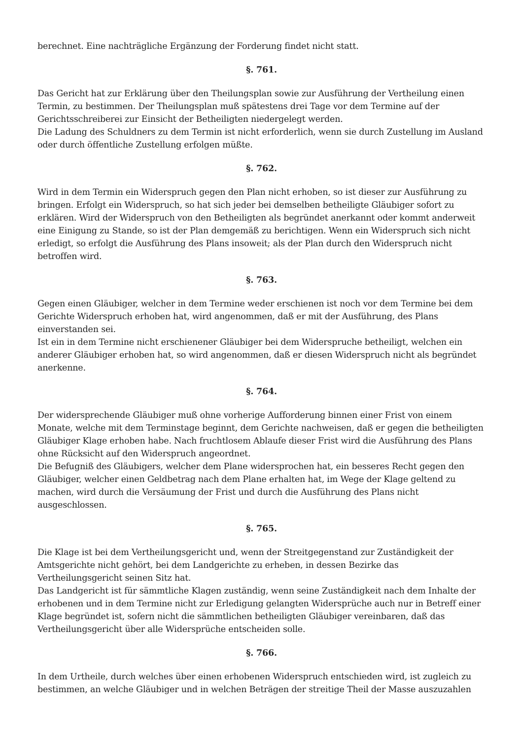berechnet. Eine nachträgliche Ergänzung der Forderung findet nicht statt.
§. 761.
Das Gericht hat zur Erklärung über den Theilungsplan sowie zur Ausführung der Vertheilung einen Termin, zu bestimmen. Der Theilungsplan muß spätestens drei Tage vor dem Termine auf der Gerichtsschreiberei zur Einsicht der Betheiligten niedergelegt werden.
Die Ladung des Schuldners zu dem Termin ist nicht erforderlich, wenn sie durch Zustellung im Ausland oder durch öffentliche Zustellung erfolgen müßte.
§. 762.
Wird in dem Termin ein Widerspruch gegen den Plan nicht erhoben, so ist dieser zur Ausführung zu bringen. Erfolgt ein Widerspruch, so hat sich jeder bei demselben betheiligte Gläubiger sofort zu erklären. Wird der Widerspruch von den Betheiligten als begründet anerkannt oder kommt anderweit eine Einigung zu Stande, so ist der Plan demgemäß zu berichtigen. Wenn ein Widerspruch sich nicht erledigt, so erfolgt die Ausführung des Plans insoweit; als der Plan durch den Widerspruch nicht betroffen wird.
§. 763.
Gegen einen Gläubiger, welcher in dem Termine weder erschienen ist noch vor dem Termine bei dem Gerichte Widerspruch erhoben hat, wird angenommen, daß er mit der Ausführung, des Plans einverstanden sei.
Ist ein in dem Termine nicht erschienener Gläubiger bei dem Widerspruche betheiligt, welchen ein anderer Gläubiger erhoben hat, so wird angenommen, daß er diesen Widerspruch nicht als begründet anerkenne.
§. 764.
Der widersprechende Gläubiger muß ohne vorherige Aufforderung binnen einer Frist von einem Monate, welche mit dem Terminstage beginnt, dem Gerichte nachweisen, daß er gegen die betheiligten Gläubiger Klage erhoben habe. Nach fruchtlosem Ablaufe dieser Frist wird die Ausführung des Plans ohne Rücksicht auf den Widerspruch angeordnet.
Die Befugniß des Gläubigers, welcher dem Plane widersprochen hat, ein besseres Recht gegen den Gläubiger, welcher einen Geldbetrag nach dem Plane erhalten hat, im Wege der Klage geltend zu machen, wird durch die Versäumung der Frist und durch die Ausführung des Plans nicht ausgeschlossen.
§. 765.
Die Klage ist bei dem Vertheilungsgericht und, wenn der Streitgegenstand zur Zuständigkeit der Amtsgerichte nicht gehört, bei dem Landgerichte zu erheben, in dessen Bezirke das Vertheilungsgericht seinen Sitz hat.
Das Landgericht ist für sämmtliche Klagen zuständig, wenn seine Zuständigkeit nach dem Inhalte der erhobenen und in dem Termine nicht zur Erledigung gelangten Widersprüche auch nur in Betreff einer Klage begründet ist, sofern nicht die sämmtlichen betheiligten Gläubiger vereinbaren, daß das Vertheilungsgericht über alle Widersprüche entscheiden solle.
§. 766.
In dem Urtheile, durch welches über einen erhobenen Widerspruch entschieden wird, ist zugleich zu bestimmen, an welche Gläubiger und in welchen Beträgen der streitige Theil der Masse auszuzahlen